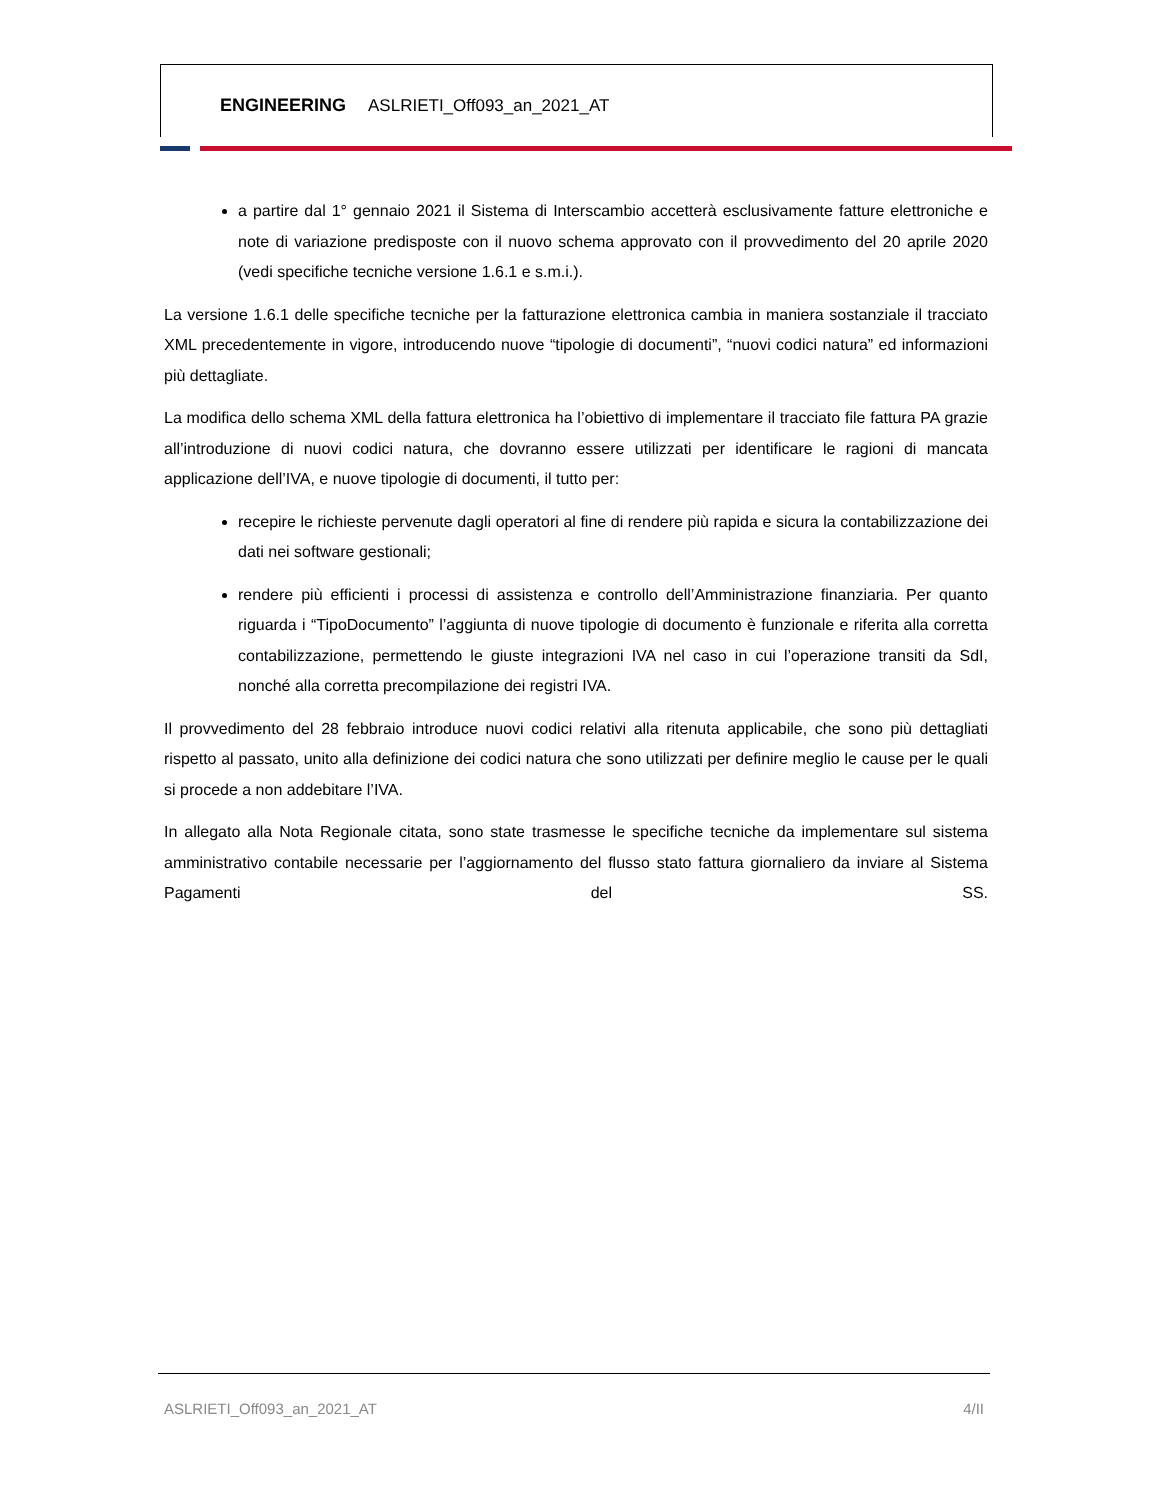ENGINEERING ASLRIETI_Off093_an_2021_AT
a partire dal 1° gennaio 2021 il Sistema di Interscambio accetterà esclusivamente fatture elettroniche e note di variazione predisposte con il nuovo schema approvato con il provvedimento del 20 aprile 2020 (vedi specifiche tecniche versione 1.6.1 e s.m.i.).
La versione 1.6.1 delle specifiche tecniche per la fatturazione elettronica cambia in maniera sostanziale il tracciato XML precedentemente in vigore, introducendo nuove “tipologie di documenti”, “nuovi codici natura” ed informazioni più dettagliate.
La modifica dello schema XML della fattura elettronica ha l’obiettivo di implementare il tracciato file fattura PA grazie all’introduzione di nuovi codici natura, che dovranno essere utilizzati per identificare le ragioni di mancata applicazione dell’IVA, e nuove tipologie di documenti, il tutto per:
recepire le richieste pervenute dagli operatori al fine di rendere più rapida e sicura la contabilizzazione dei dati nei software gestionali;
rendere più efficienti i processi di assistenza e controllo dell’Amministrazione finanziaria. Per quanto riguarda i “TipoDocumento” l’aggiunta di nuove tipologie di documento è funzionale e riferita alla corretta contabilizzazione, permettendo le giuste integrazioni IVA nel caso in cui l’operazione transiti da SdI, nonché alla corretta precompilazione dei registri IVA.
Il provvedimento del 28 febbraio introduce nuovi codici relativi alla ritenuta applicabile, che sono più dettagliati rispetto al passato, unito alla definizione dei codici natura che sono utilizzati per definire meglio le cause per le quali si procede a non addebitare l’IVA.
In allegato alla Nota Regionale citata, sono state trasmesse le specifiche tecniche da implementare sul sistema amministrativo contabile necessarie per l’aggiornamento del flusso stato fattura giornaliero da inviare al Sistema Pagamenti del SS.
ASLRIETI_Off093_an_2021_AT 4/II